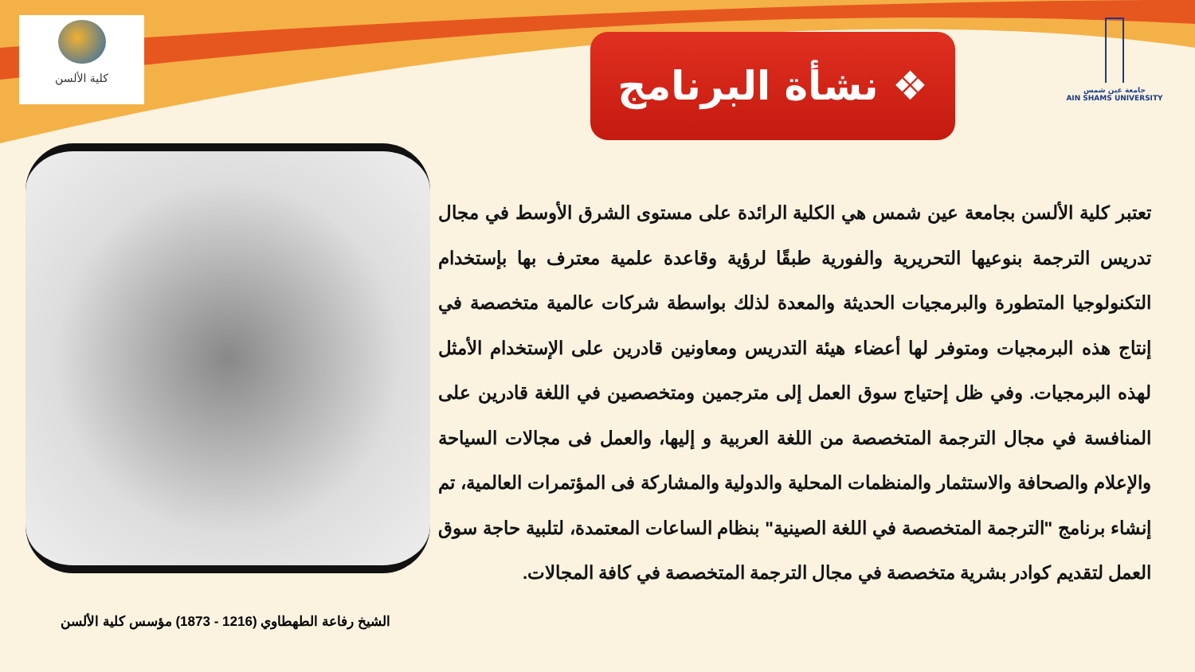كلية الألسن
❖ نشأة البرنامج
جامعة عين شمس
AIN SHAMS UNIVERSITY
تعتبر كلية الألسن بجامعة عين شمس هي الكلية الرائدة على مستوى الشرق الأوسط في مجال تدريس الترجمة بنوعيها التحريرية والفورية طبقًا لرؤية وقاعدة علمية معترف بها بإستخدام التكنولوجيا المتطورة والبرمجيات الحديثة والمعدة لذلك بواسطة شركات عالمية متخصصة في إنتاج هذه البرمجيات ومتوفر لها أعضاء هيئة التدريس ومعاونين قادرين على الإستخدام الأمثل لهذه البرمجيات. وفي ظل إحتياج سوق العمل إلى مترجمين ومتخصصين في اللغة قادرين على المنافسة في مجال الترجمة المتخصصة من اللغة العربية و إليها، والعمل فى مجالات السياحة والإعلام والصحافة والاستثمار والمنظمات المحلية والدولية والمشاركة فى المؤتمرات العالمية، تم إنشاء برنامج "الترجمة المتخصصة في اللغة الصينية" بنظام الساعات المعتمدة، لتلبية حاجة سوق العمل لتقديم كوادر بشرية متخصصة في مجال الترجمة المتخصصة في كافة المجالات.
الشيخ رفاعة الطهطاوي (1216 - 1873) مؤسس كلية الألسن